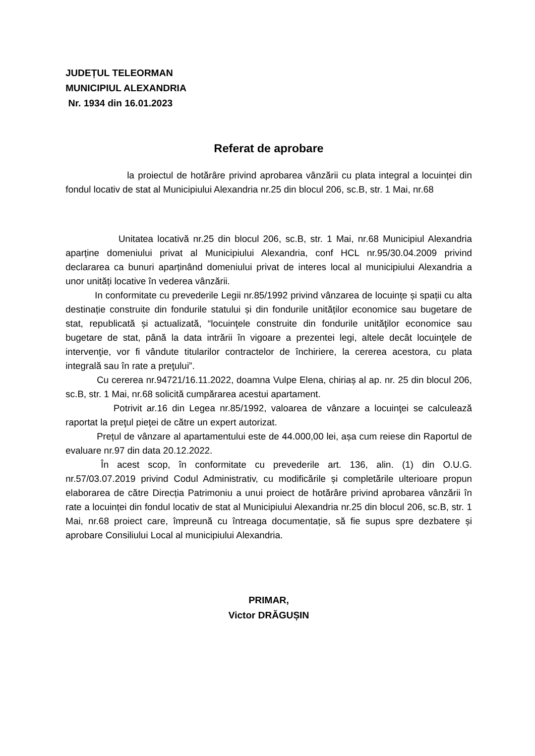JUDEȚUL TELEORMAN
MUNICIPIUL ALEXANDRIA
Nr. 1934 din 16.01.2023
Referat de aprobare
la proiectul de hotărâre privind aprobarea vânzării cu plata integral a locuinței din fondul locativ de stat al Municipiului Alexandria nr.25 din blocul 206, sc.B, str. 1 Mai, nr.68
Unitatea locativă nr.25 din blocul 206, sc.B, str. 1 Mai, nr.68 Municipiul Alexandria aparține domeniului privat al Municipiului Alexandria, conf HCL nr.95/30.04.2009 privind declararea ca bunuri aparținând domeniului privat de interes local al municipiului Alexandria a unor unități locative în vederea vânzării.
In conformitate cu prevederile Legii nr.85/1992 privind vânzarea de locuințe și spații cu alta destinație construite din fondurile statului și din fondurile unităților economice sau bugetare de stat, republicată și actualizată, “locuinţele construite din fondurile unităţilor economice sau bugetare de stat, până la data intrării în vigoare a prezentei legi, altele decât locuinţele de intervenţie, vor fi vândute titularilor contractelor de închiriere, la cererea acestora, cu plata integrală sau în rate a preţului”.
Cu cererea nr.94721/16.11.2022, doamna Vulpe Elena, chiriaș al ap. nr. 25 din blocul 206, sc.B, str. 1 Mai, nr.68 solicită cumpărarea acestui apartament.
Potrivit ar.16 din Legea nr.85/1992, valoarea de vânzare a locuinţei se calculează raportat la preţul pieţei de către un expert autorizat.
Prețul de vânzare al apartamentului este de 44.000,00 lei, așa cum reiese din Raportul de evaluare nr.97 din data 20.12.2022.
În acest scop, în conformitate cu prevederile art. 136, alin. (1) din O.U.G. nr.57/03.07.2019 privind Codul Administrativ, cu modificările și completările ulterioare propun elaborarea de către Direcția Patrimoniu a unui proiect de hotărâre privind aprobarea vânzării în rate a locuinței din fondul locativ de stat al Municipiului Alexandria nr.25 din blocul 206, sc.B, str. 1 Mai, nr.68 proiect care, împreună cu întreaga documentație, să fie supus spre dezbatere și aprobare Consiliului Local al municipiului Alexandria.
PRIMAR,
Victor DRĂGUȘIN